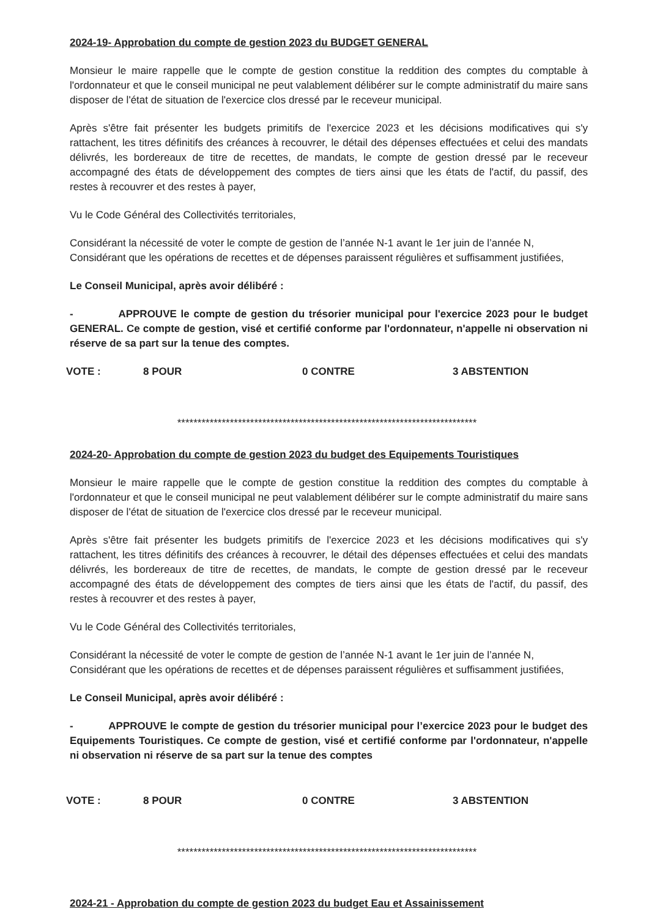2024-19- Approbation du compte de gestion 2023 du BUDGET GENERAL
Monsieur le maire rappelle que le compte de gestion constitue la reddition des comptes du comptable à l'ordonnateur et que le conseil municipal ne peut valablement délibérer sur le compte administratif du maire sans disposer de l'état de situation de l'exercice clos dressé par le receveur municipal.
Après s'être fait présenter les budgets primitifs de l'exercice 2023 et les décisions modificatives qui s'y rattachent, les titres définitifs des créances à recouvrer, le détail des dépenses effectuées et celui des mandats délivrés, les bordereaux de titre de recettes, de mandats, le compte de gestion dressé par le receveur accompagné des états de développement des comptes de tiers ainsi que les états de l'actif, du passif, des restes à recouvrer et des restes à payer,
Vu le Code Général des Collectivités territoriales,
Considérant la nécessité de voter le compte de gestion de l’année N-1 avant le 1er juin de l’année N,
Considérant que les opérations de recettes et de dépenses paraissent régulières et suffisamment justifiées,
Le Conseil Municipal, après avoir délibéré :
- APPROUVE le compte de gestion du trésorier municipal pour l'exercice 2023 pour le budget GENERAL. Ce compte de gestion, visé et certifié conforme par l'ordonnateur, n'appelle ni observation ni réserve de sa part sur la tenue des comptes.
VOTE : 8 POUR 0 CONTRE 3 ABSTENTION
**************************************************************************
2024-20- Approbation du compte de gestion 2023 du budget des Equipements Touristiques
Monsieur le maire rappelle que le compte de gestion constitue la reddition des comptes du comptable à l'ordonnateur et que le conseil municipal ne peut valablement délibérer sur le compte administratif du maire sans disposer de l'état de situation de l'exercice clos dressé par le receveur municipal.
Après s'être fait présenter les budgets primitifs de l'exercice 2023 et les décisions modificatives qui s'y rattachent, les titres définitifs des créances à recouvrer, le détail des dépenses effectuées et celui des mandats délivrés, les bordereaux de titre de recettes, de mandats, le compte de gestion dressé par le receveur accompagné des états de développement des comptes de tiers ainsi que les états de l'actif, du passif, des restes à recouvrer et des restes à payer,
Vu le Code Général des Collectivités territoriales,
Considérant la nécessité de voter le compte de gestion de l’année N-1 avant le 1er juin de l’année N,
Considérant que les opérations de recettes et de dépenses paraissent régulières et suffisamment justifiées,
Le Conseil Municipal, après avoir délibéré :
- APPROUVE le compte de gestion du trésorier municipal pour l’exercice 2023 pour le budget des Equipements Touristiques. Ce compte de gestion, visé et certifié conforme par l'ordonnateur, n'appelle ni observation ni réserve de sa part sur la tenue des comptes
VOTE : 8 POUR 0 CONTRE 3 ABSTENTION
**************************************************************************
2024-21 - Approbation du compte de gestion 2023 du budget Eau et Assainissement